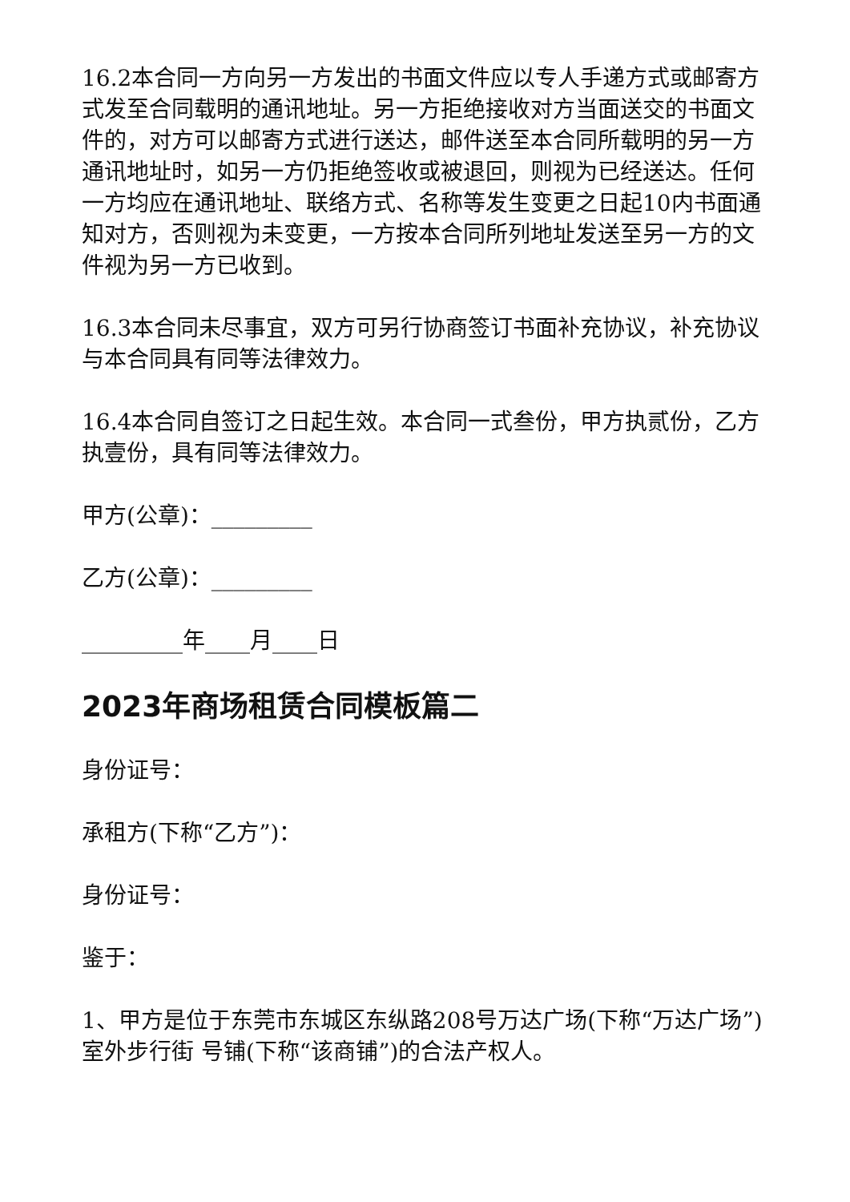16.2本合同一方向另一方发出的书面文件应以专人手递方式或邮寄方式发至合同载明的通讯地址。另一方拒绝接收对方当面送交的书面文件的，对方可以邮寄方式进行送达，邮件送至本合同所载明的另一方通讯地址时，如另一方仍拒绝签收或被退回，则视为已经送达。任何一方均应在通讯地址、联络方式、名称等发生变更之日起10内书面通知对方，否则视为未变更，一方按本合同所列地址发送至另一方的文件视为另一方已收到。
16.3本合同未尽事宜，双方可另行协商签订书面补充协议，补充协议与本合同具有同等法律效力。
16.4本合同自签订之日起生效。本合同一式叁份，甲方执贰份，乙方执壹份，具有同等法律效力。
甲方(公章)：_________
乙方(公章)：_________
_________年____月____日
2023年商场租赁合同模板篇二
身份证号：
承租方(下称“乙方”)：
身份证号：
鉴于：
1、甲方是位于东莞市东城区东纵路208号万达广场(下称“万达广场”)室外步行街 号铺(下称“该商铺”)的合法产权人。